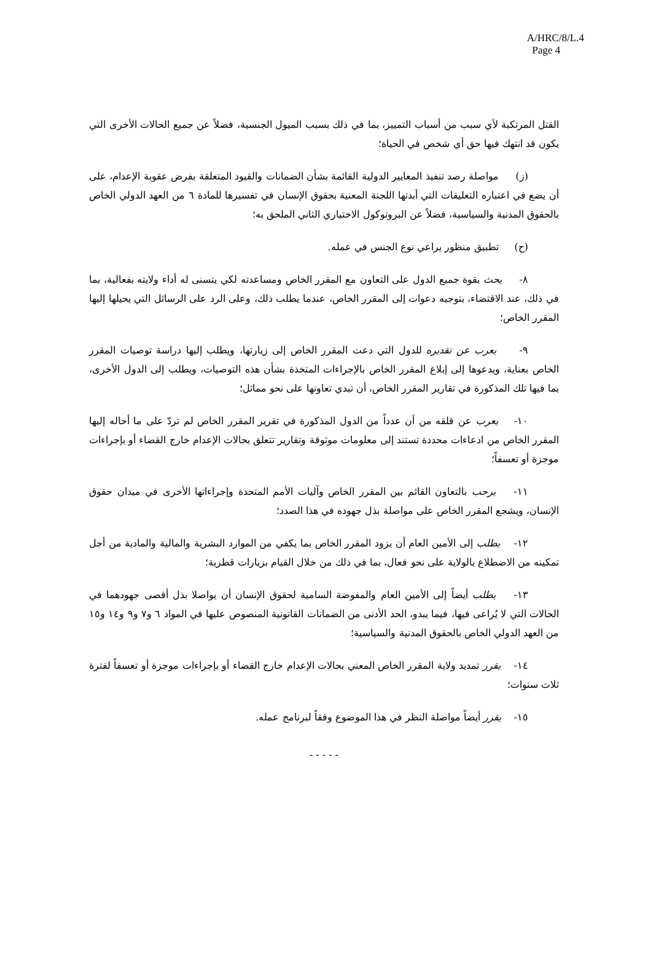A/HRC/8/L.4
Page 4
القتل المرتكبة لأي سبب من أسباب التمييز، بما في ذلك بسبب الميول الجنسية، فضلاً عن جميع الحالات الأخرى التي يكون قد انتهك فيها حق أي شخص في الحياة؛
(ز) مواصلة رصد تنفيذ المعايير الدولية القائمة بشأن الضمانات والقيود المتعلقة بفرض عقوبة الإعدام، على أن يضع في اعتباره التعليقات التي أبدتها اللجنة المعنية بحقوق الإنسان في تفسيرها للمادة ٦ من العهد الدولي الخاص بالحقوق المدنية والسياسية، فضلاً عن البروتوكول الاختياري الثاني الملحق به؛
(ح) تطبيق منظور يراعي نوع الجنس في عمله.
٨- يحث بقوة جميع الدول على التعاون مع المقرر الخاص ومساعدته لكي يتسنى له أداء ولايته بفعالية، بما في ذلك، عند الاقتضاء، بتوجيه دعوات إلى المقرر الخاص، عندما يطلب ذلك، وعلى الرد على الرسائل التي يحيلها إليها المقرر الخاص؛
٩- يعرب عن تقديره للدول التي دعت المقرر الخاص إلى زيارتها، ويطلب إليها دراسة توصيات المقرر الخاص بعناية، ويدعوها إلى إبلاغ المقرر الخاص بالإجراءات المتخذة بشأن هذه التوصيات، ويطلب إلى الدول الأخرى، بما فيها تلك المذكورة في تقارير المقرر الخاص، أن تبدي تعاونها على نحو مماثل؛
١٠- يعرب عن قلقه من أن عدداً من الدول المذكورة في تقرير المقرر الخاص لم تردّ على ما أحاله إليها المقرر الخاص من ادعاءات محددة تستند إلى معلومات موثوقة وتقارير تتعلق بحالات الإعدام خارج القضاء أو بإجراءات موجزة أو تعسفاً؛
١١- يرحب بالتعاون القائم بين المقرر الخاص وآليات الأمم المتحدة وإجراءاتها الأخرى في ميدان حقوق الإنسان، ويشجع المقرر الخاص على مواصلة بذل جهوده في هذا الصدد؛
١٢- يطلب إلى الأمين العام أن يزود المقرر الخاص بما يكفي من الموارد البشرية والمالية والمادية من أجل تمكينه من الاضطلاع بالولاية على نحو فعال، بما في ذلك من خلال القيام بزيارات قطرية؛
١٣- يطلب أيضاً إلى الأمين العام والمفوضة السامية لحقوق الإنسان أن يواصلا بذل أقصى جهودهما في الحالات التي لا يُراعى فيها، فيما يبدو، الحد الأدنى من الضمانات القانونية المنصوص عليها في المواد ٦ و٧ و٩ و١٤ و١٥ من العهد الدولي الخاص بالحقوق المدنية والسياسية؛
١٤- يقرر تمديد ولاية المقرر الخاص المعني بحالات الإعدام خارج القضاء أو بإجراءات موجزة أو تعسفاً لفترة ثلاث سنوات؛
١٥- يقرر أيضاً مواصلة النظر في هذا الموضوع وفقاً لبرنامج عمله.
- - - - -